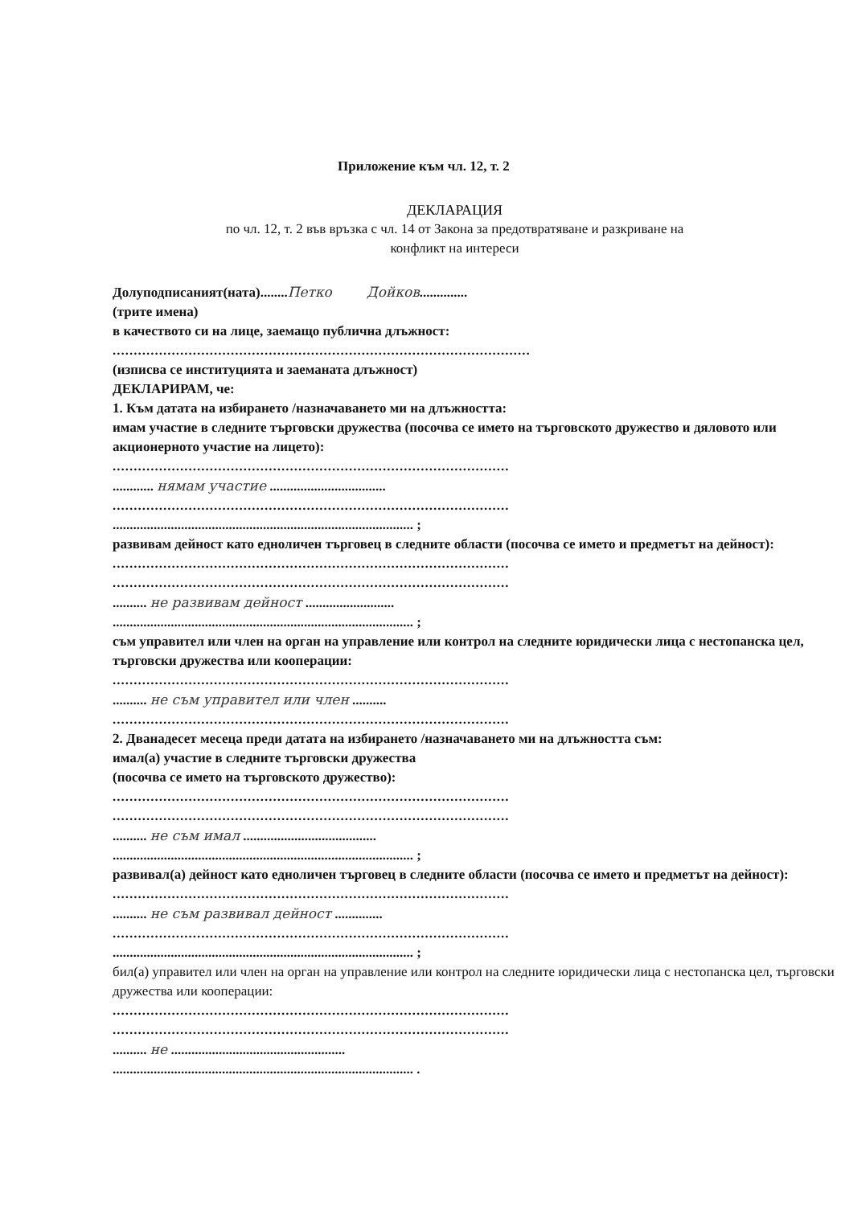Приложение към чл. 12, т. 2
ДЕКЛАРАЦИЯ
по чл. 12, т. 2 във връзка с чл. 14 от Закона за предотвратяване и разкриване на
конфликт на интереси
Долуподписаният(ната)........Петко Дойков..............
(трите имена)
в качеството си на лице, заемащо публична длъжност:
........................................................................................................
(изписва се институцията и заеманата длъжност)
ДЕКЛАРИРАМ, че:
1. Към датата на избирането /назначаването ми на длъжността:
имам участие в следните търговски дружества (посочва се името на търговското дружество и дяловото или акционерното участие на лицето):
..............................................................................................
............ нямам участие ..................................
..............................................................................................
........................................................................................ ;
развивам дейност като едноличен търговец в следните области (посочва се името и предметът на дейност):
..............................................................................................
..............................................................................................
.......... не развивам дейност ..........................
........................................................................................ ;
съм управител или член на орган на управление или контрол на следните юридически лица с нестопанска цел, търговски дружества или кооперации:
..............................................................................................
.......... не съм управител или член ..........
..............................................................................................
2. Дванадесет месеца преди датата на избирането /назначаването ми на длъжността съм:
имал(а) участие в следните търговски дружества
(посочва се името на търговското дружество):
..............................................................................................
..............................................................................................
.......... не съм имал .......................................
........................................................................................ ;
развивал(а) дейност като едноличен търговец в следните области (посочва се името и предметът на дейност):
..............................................................................................
.......... не съм развивал дейност ..............
..............................................................................................
........................................................................................ ;
бил(а) управител или член на орган на управление или контрол на следните юридически лица с нестопанска цел, търговски дружества или кооперации:
..............................................................................................
..............................................................................................
.......... не ...................................................
........................................................................................ .